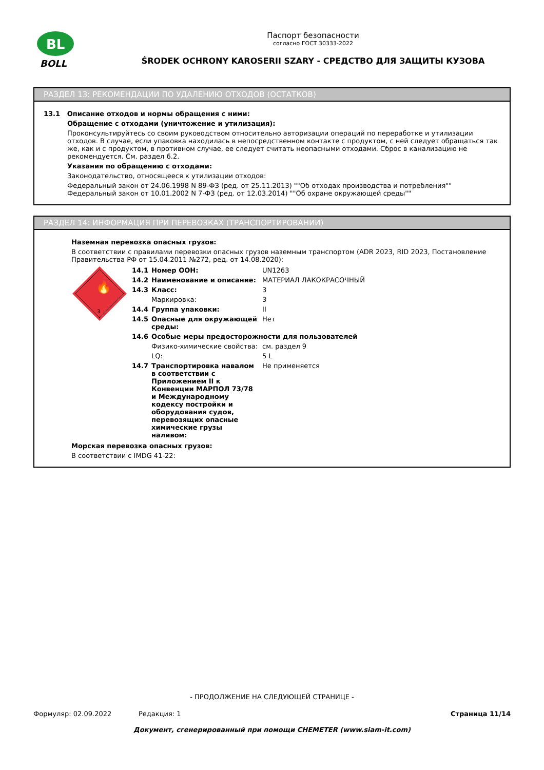BL
BOLL
Паспорт безопасности
согласно ГОСТ 30333-2022
ŚRODEK OCHRONY KAROSERII SZARY - СРЕДСТВО ДЛЯ ЗАЩИТЫ КУЗОВА
РАЗДЕЛ 13: РЕКОМЕНДАЦИИ ПО УДАЛЕНИЮ ОТХОДОВ (ОСТАТКОВ)
13.1 Описание отходов и нормы обращения с ними:
Обращение с отходами (уничтожение и утилизация):
Проконсультируйтесь со своим руководством относительно авторизации операций по переработке и утилизации отходов. В случае, если упаковка находилась в непосредственном контакте с продуктом, с ней следует обращаться так же, как и с продуктом, в противном случае, ее следует считать неопасными отходами. Сброс в канализацию не рекомендуется. См. раздел 6.2.
Указания по обращению с отходами:
Законодательство, относящееся к утилизации отходов:
Федеральный закон от 24.06.1998 N 89-ФЗ (ред. от 25.11.2013) ""Об отходах производства и потребления""
Федеральный закон от 10.01.2002 N 7-ФЗ (ред. от 12.03.2014) ""Об охране окружающей среды""
РАЗДЕЛ 14: ИНФОРМАЦИЯ ПРИ ПЕРЕВОЗКАХ (ТРАНСПОРТИРОВАНИИ)
Наземная перевозка опасных грузов:
В соответствии с правилами перевозки опасных грузов наземным транспортом (ADR 2023, RID 2023, Постановление Правительства РФ от 15.04.2011 №272, ред. от 14.08.2020):
🔥
3
| 14.1 | Номер ООН: | UN1263 |
| 14.2 | Наименование и описание: | МАТЕРИАЛ ЛАКОКРАСОЧНЫЙ |
| 14.3 | Класс: | 3 |
| | Маркировка: | 3 |
| 14.4 | Группа упаковки: | II |
| 14.5 | Опасные для окружающей среды: | Нет |
| 14.6 | Особые меры предосторожности для пользователей | |
| | Физико-химические свойства: | см. раздел 9 |
| | LQ: | 5 L |
| 14.7 | Транспортировка навалом в соответствии с Приложением II к Конвенции МАРПОЛ 73/78 и Международному кодексу постройки и оборудования судов, перевозящих опасные химические грузы наливом: | Не применяется |
Морская перевозка опасных грузов:
В соответствии с IMDG 41-22:
- ПРОДОЛЖЕНИЕ НА СЛЕДУЮЩЕЙ СТРАНИЦЕ -
Формуляр: 02.09.2022 Редакция: 1 Страница 11/14
Документ, сгенерированный при помощи CHEMETER (www.siam-it.com)